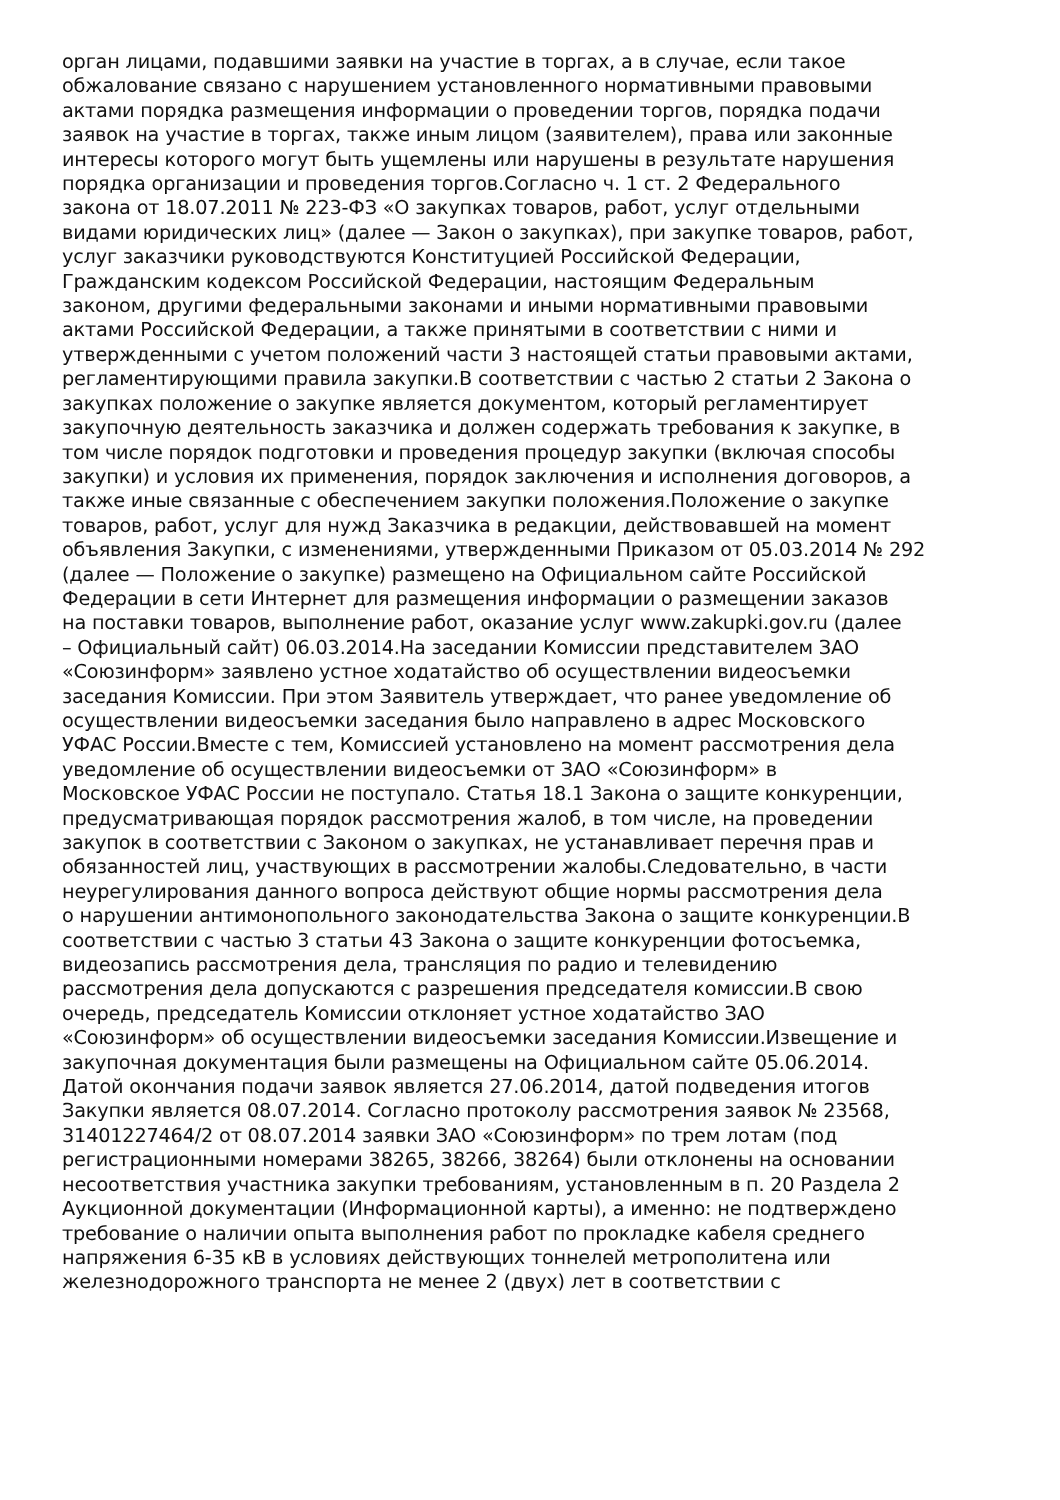орган лицами, подавшими заявки на участие в торгах, а в случае, если такое
обжалование связано с нарушением установленного нормативными правовыми
актами порядка размещения информации о проведении торгов, порядка подачи
заявок на участие в торгах, также иным лицом (заявителем), права или законные
интересы которого могут быть ущемлены или нарушены в результате нарушения
порядка организации и проведения торгов.Согласно ч. 1 ст. 2 Федерального
закона от 18.07.2011 № 223-ФЗ «О закупках товаров, работ, услуг отдельными
видами юридических лиц» (далее — Закон о закупках), при закупке товаров, работ,
услуг заказчики руководствуются Конституцией Российской Федерации,
Гражданским кодексом Российской Федерации, настоящим Федеральным
законом, другими федеральными законами и иными нормативными правовыми
актами Российской Федерации, а также принятыми в соответствии с ними и
утвержденными с учетом положений части 3 настоящей статьи правовыми актами,
регламентирующими правила закупки.В соответствии с частью 2 статьи 2 Закона о
закупках положение о закупке является документом, который регламентирует
закупочную деятельность заказчика и должен содержать требования к закупке, в
том числе порядок подготовки и проведения процедур закупки (включая способы
закупки) и условия их применения, порядок заключения и исполнения договоров, а
также иные связанные с обеспечением закупки положения.Положение о закупке
товаров, работ, услуг для нужд Заказчика в редакции, действовавшей на момент
объявления Закупки, с изменениями, утвержденными Приказом от 05.03.2014 № 292
(далее — Положение о закупке) размещено на Официальном сайте Российской
Федерации в сети Интернет для размещения информации о размещении заказов
на поставки товаров, выполнение работ, оказание услуг www.zakupki.gov.ru (далее
– Официальный сайт) 06.03.2014.На заседании Комиссии представителем ЗАО
«Союзинформ» заявлено устное ходатайство об осуществлении видеосъемки
заседания Комиссии. При этом Заявитель утверждает, что ранее уведомление об
осуществлении видеосъемки заседания было направлено в адрес Московского
УФАС России.Вместе с тем, Комиссией установлено на момент рассмотрения дела
уведомление об осуществлении видеосъемки от ЗАО «Союзинформ» в
Московское УФАС России не поступало. Статья 18.1 Закона о защите конкуренции,
предусматривающая порядок рассмотрения жалоб, в том числе, на проведении
закупок в соответствии с Законом о закупках, не устанавливает перечня прав и
обязанностей лиц, участвующих в рассмотрении жалобы.Следовательно, в части
неурегулирования данного вопроса действуют общие нормы рассмотрения дела
о нарушении антимонопольного законодательства Закона о защите конкуренции.В
соответствии с частью 3 статьи 43 Закона о защите конкуренции фотосъемка,
видеозапись рассмотрения дела, трансляция по радио и телевидению
рассмотрения дела допускаются с разрешения председателя комиссии.В свою
очередь, председатель Комиссии отклоняет устное ходатайство ЗАО
«Союзинформ» об осуществлении видеосъемки заседания Комиссии.Извещение и
закупочная документация были размещены на Официальном сайте 05.06.2014.
Датой окончания подачи заявок является 27.06.2014, датой подведения итогов
Закупки является 08.07.2014. Согласно протоколу рассмотрения заявок № 23568,
31401227464/2 от 08.07.2014 заявки ЗАО «Союзинформ» по трем лотам (под
регистрационными номерами 38265, 38266, 38264) были отклонены на основании
несоответствия участника закупки требованиям, установленным в п. 20 Раздела 2
Аукционной документации (Информационной карты), а именно: не подтверждено
требование о наличии опыта выполнения работ по прокладке кабеля среднего
напряжения 6-35 кВ в условиях действующих тоннелей метрополитена или
железнодорожного транспорта не менее 2 (двух) лет в соответствии с